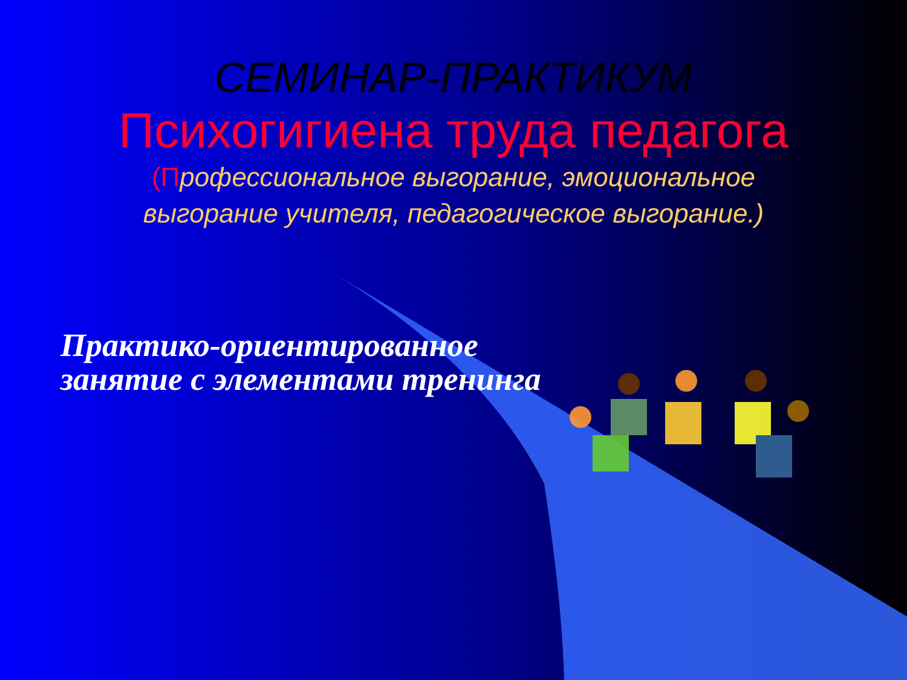СЕМИНАР-ПРАКТИКУМ
Психогигиена труда педагога
(Профессиональное выгорание, эмоциональное выгорание учителя, педагогическое выгорание.)
Практико-ориентированное занятие с элементами тренинга